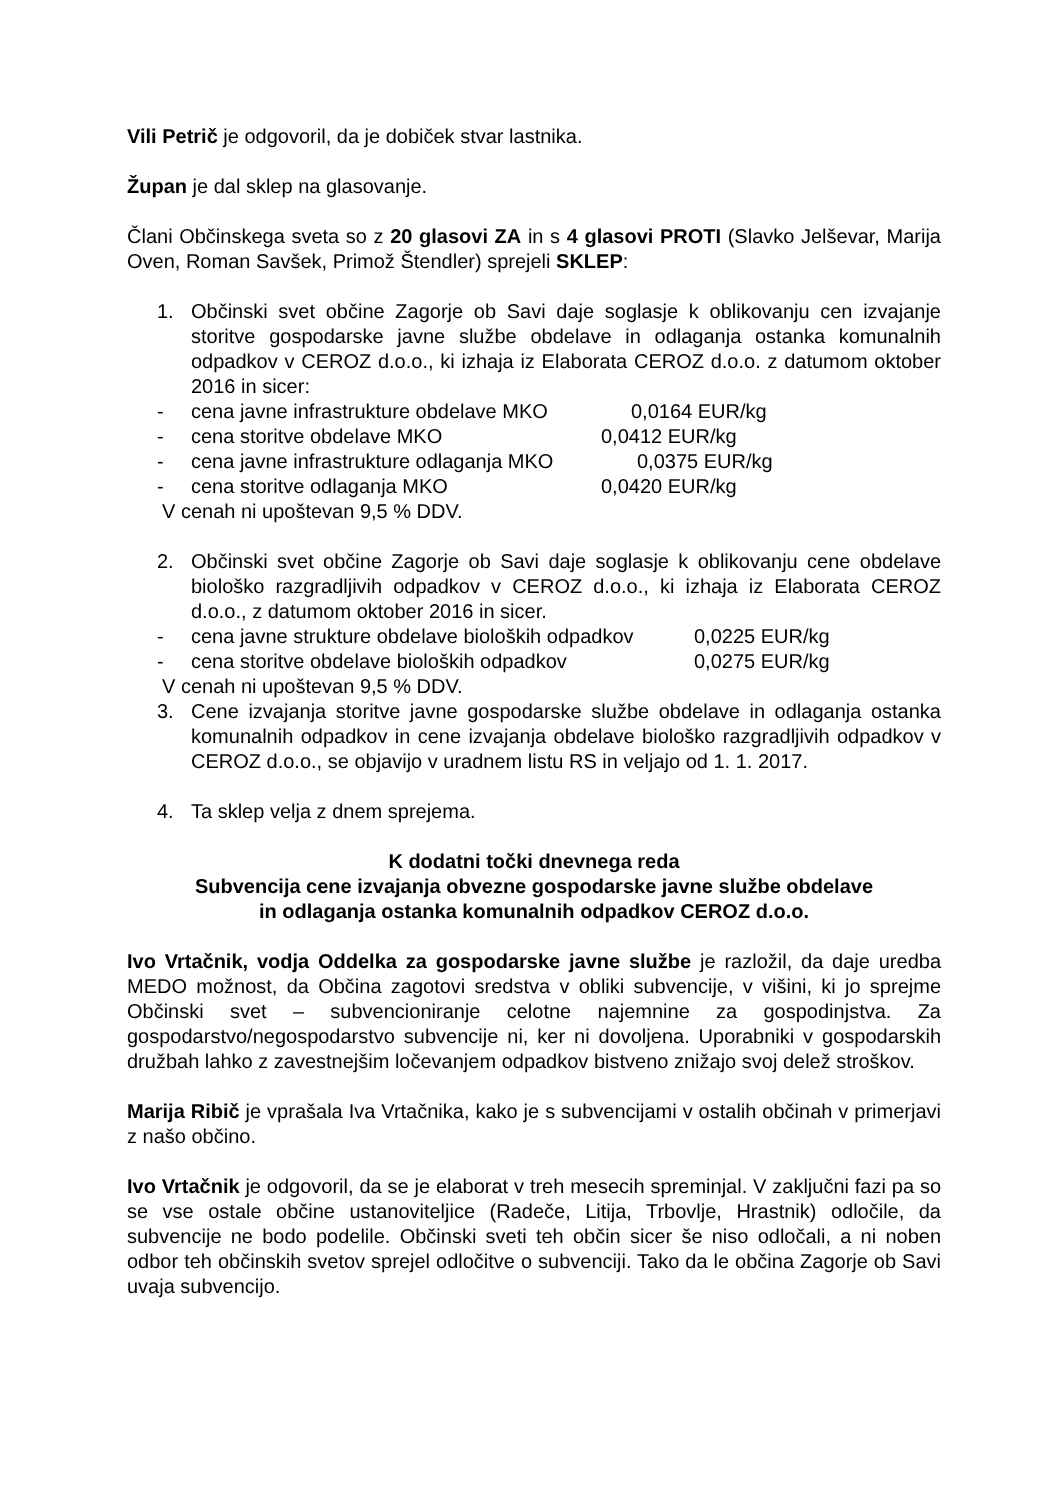Vili Petrič je odgovoril, da je dobiček stvar lastnika.
Župan je dal sklep na glasovanje.
Člani Občinskega sveta so z 20 glasovi ZA in s 4 glasovi PROTI (Slavko Jelševar, Marija Oven, Roman Savšek, Primož Štendler) sprejeli SKLEP:
1. Občinski svet občine Zagorje ob Savi daje soglasje k oblikovanju cen izvajanje storitve gospodarske javne službe obdelave in odlaganja ostanka komunalnih odpadkov v CEROZ d.o.o., ki izhaja iz Elaborata CEROZ d.o.o. z datumom oktober 2016 in sicer:
- cena javne infrastrukture obdelave MKO 0,0164 EUR/kg
- cena storitve obdelave MKO 0,0412 EUR/kg
- cena javne infrastrukture odlaganja MKO 0,0375 EUR/kg
- cena storitve odlaganja MKO 0,0420 EUR/kg
V cenah ni upoštevan 9,5 % DDV.
2. Občinski svet občine Zagorje ob Savi daje soglasje k oblikovanju cene obdelave biološko razgradljivih odpadkov v CEROZ d.o.o., ki izhaja iz Elaborata CEROZ d.o.o., z datumom oktober 2016 in sicer.
- cena javne strukture obdelave bioloških odpadkov 0,0225 EUR/kg
- cena storitve obdelave bioloških odpadkov 0,0275 EUR/kg
V cenah ni upoštevan 9,5 % DDV.
3. Cene izvajanja storitve javne gospodarske službe obdelave in odlaganja ostanka komunalnih odpadkov in cene izvajanja obdelave biološko razgradljivih odpadkov v CEROZ d.o.o., se objavijo v uradnem listu RS in veljajo od 1. 1. 2017.
4. Ta sklep velja z dnem sprejema.
K dodatni točki dnevnega reda
Subvencija cene izvajanja obvezne gospodarske javne službe obdelave
in odlaganja ostanka komunalnih odpadkov CEROZ d.o.o.
Ivo Vrtačnik, vodja Oddelka za gospodarske javne službe je razložil, da daje uredba MEDO možnost, da Občina zagotovi sredstva v obliki subvencije, v višini, ki jo sprejme Občinski svet – subvencioniranje celotne najemnine za gospodinjstva. Za gospodarstvo/negospodarstvo subvencije ni, ker ni dovoljena. Uporabniki v gospodarskih družbah lahko z zavestnejšim ločevanjem odpadkov bistveno znižajo svoj delež stroškov.
Marija Ribič je vprašala Iva Vrtačnika, kako je s subvencijami v ostalih občinah v primerjavi z našo občino.
Ivo Vrtačnik je odgovoril, da se je elaborat v treh mesecih spreminjal. V zaključni fazi pa so se vse ostale občine ustanoviteljice (Radeče, Litija, Trbovlje, Hrastnik) odločile, da subvencije ne bodo podelile. Občinski sveti teh občin sicer še niso odločali, a ni noben odbor teh občinskih svetov sprejel odločitve o subvenciji. Tako da le občina Zagorje ob Savi uvaja subvencijo.